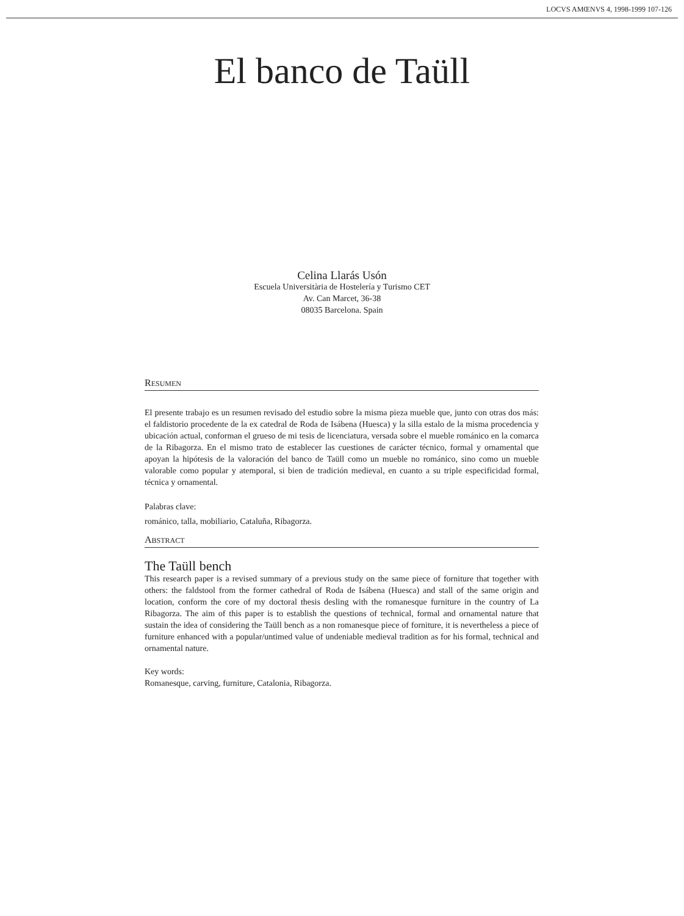LOCVS AMŒNVS 4, 1998-1999 107-126
El banco de Taüll
Celina Llarás Usón
Escuela Universitària de Hostelería y Turismo CET
Av. Can Marcet, 36-38
08035 Barcelona. Spain
RESUMEN
El presente trabajo es un resumen revisado del estudio sobre la misma pieza mueble que, junto con otras dos más: el faldistorio procedente de la ex catedral de Roda de Isábena (Huesca) y la silla estalo de la misma procedencia y ubicación actual, conforman el grueso de mi tesis de licenciatura, versada sobre el mueble románico en la comarca de la Ribagorza. En el mismo trato de establecer las cuestiones de carácter técnico, formal y ornamental que apoyan la hipótesis de la valoración del banco de Taüll como un mueble no románico, sino como un mueble valorable como popular y atemporal, si bien de tradición medieval, en cuanto a su triple especificidad formal, técnica y ornamental.
Palabras clave:
románico, talla, mobiliario, Cataluña, Ribagorza.
ABSTRACT
The Taüll bench
This research paper is a revised summary of a previous study on the same piece of forniture that together with others: the faldstool from the former cathedral of Roda de Isábena (Huesca) and stall of the same origin and location, conform the core of my doctoral thesis desling with the romanesque furniture in the country of La Ribagorza. The aim of this paper is to establish the questions of technical, formal and ornamental nature that sustain the idea of considering the Taüll bench as a non romanesque piece of forniture, it is nevertheless a piece of furniture enhanced with a popular/untimed value of undeniable medieval tradition as for his formal, technical and ornamental nature.
Key words:
Romanesque, carving, furniture, Catalonia, Ribagorza.